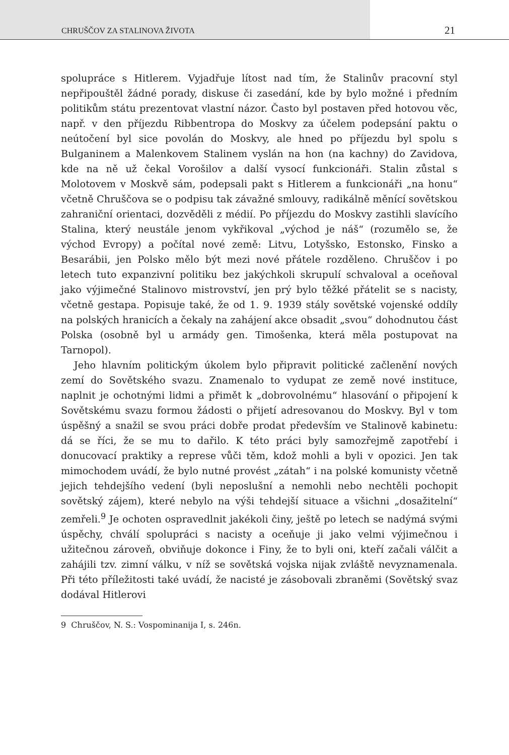CHRUŠČOV ZA STALINOVA ŽIVOTA 21
spolupráce s Hitlerem. Vyjadřuje lítost nad tím, že Stalinův pracovní styl nepřipouštěl žádné porady, diskuse či zasedání, kde by bylo možné i předním politikům státu prezentovat vlastní názor. Často byl postaven před hotovou věc, např. v den příjezdu Ribbentropa do Moskvy za účelem podepsání paktu o neútočení byl sice povolán do Moskvy, ale hned po příjezdu byl spolu s Bulganinem a Malenkovem Stalinem vyslán na hon (na kachny) do Zavidova, kde na ně už čekal Vorošilov a další vysocí funkcionáři. Stalin zůstal s Molotovem v Moskvě sám, podepsali pakt s Hitlerem a funkcionáři „na honu“ včetně Chruščova se o podpisu tak závažné smlouvy, radikálně měnící sovětskou zahraniční orientaci, dozvěděli z médií. Po příjezdu do Moskvy zastihli slavícího Stalina, který neustále jenom vykřikoval „východ je náš“ (rozumělo se, že východ Evropy) a počítal nové země: Litvu, Lotyšsko, Estonsko, Finsko a Besarábii, jen Polsko mělo být mezi nové přátele rozděleno. Chruščov i po letech tuto expanzivní politiku bez jakýchkoli skrupulí schvaloval a oceňoval jako výjimečné Stalinovo mistrovství, jen prý bylo těžké přátelit se s nacisty, včetně gestapa. Popisuje také, že od 1. 9. 1939 stály sovětské vojenské oddíly na polských hranicích a čekaly na zahájení akce obsadit „svou“ dohodnutou část Polska (osobně byl u armády gen. Timošenka, která měla postupovat na Tarnopol).
Jeho hlavním politickým úkolem bylo připravit politické začlenění nových zemí do Sovětského svazu. Znamenalo to vydupat ze země nové instituce, naplnit je ochotnými lidmi a přimět k „dobrovolnému“ hlasování o připojení k Sovětskému svazu formou žádosti o přijetí adresovanou do Moskvy. Byl v tom úspěšný a snažil se svou práci dobře prodat především ve Stalinově kabinetu: dá se říci, že se mu to dařilo. K této práci byly samozřejmě zapotřebí i donucovací praktiky a represe vůči těm, kdož mohli a byli v opozici. Jen tak mimochodem uvádí, že bylo nutné provést „zátah“ i na polské komunisty včetně jejich tehdejšího vedení (byli neposlušní a nemohli nebo nechtěli pochopit sovětský zájem), které nebylo na výši tehdejší situace a všichni „dosažitelní“ zemřeli.<sup>9</sup> Je ochoten ospravedlnit jakékoli činy, ještě po letech se nadýmá svými úspěchy, chválí spolupráci s nacisty a oceňuje ji jako velmi výjimečnou i užitečnou zároveň, obviňuje dokonce i Finy, že to byli oni, kteří začali válčit a zahájili tzv. zimní válku, v níž se sovětská vojska nijak zvláště nevyznamenala. Při této příležitosti také uvádí, že nacisté je zásobovali zbraněmi (Sovětský svaz dodával Hitlerovi
9 Chruščov, N. S.: Vospominanija I, s. 246n.